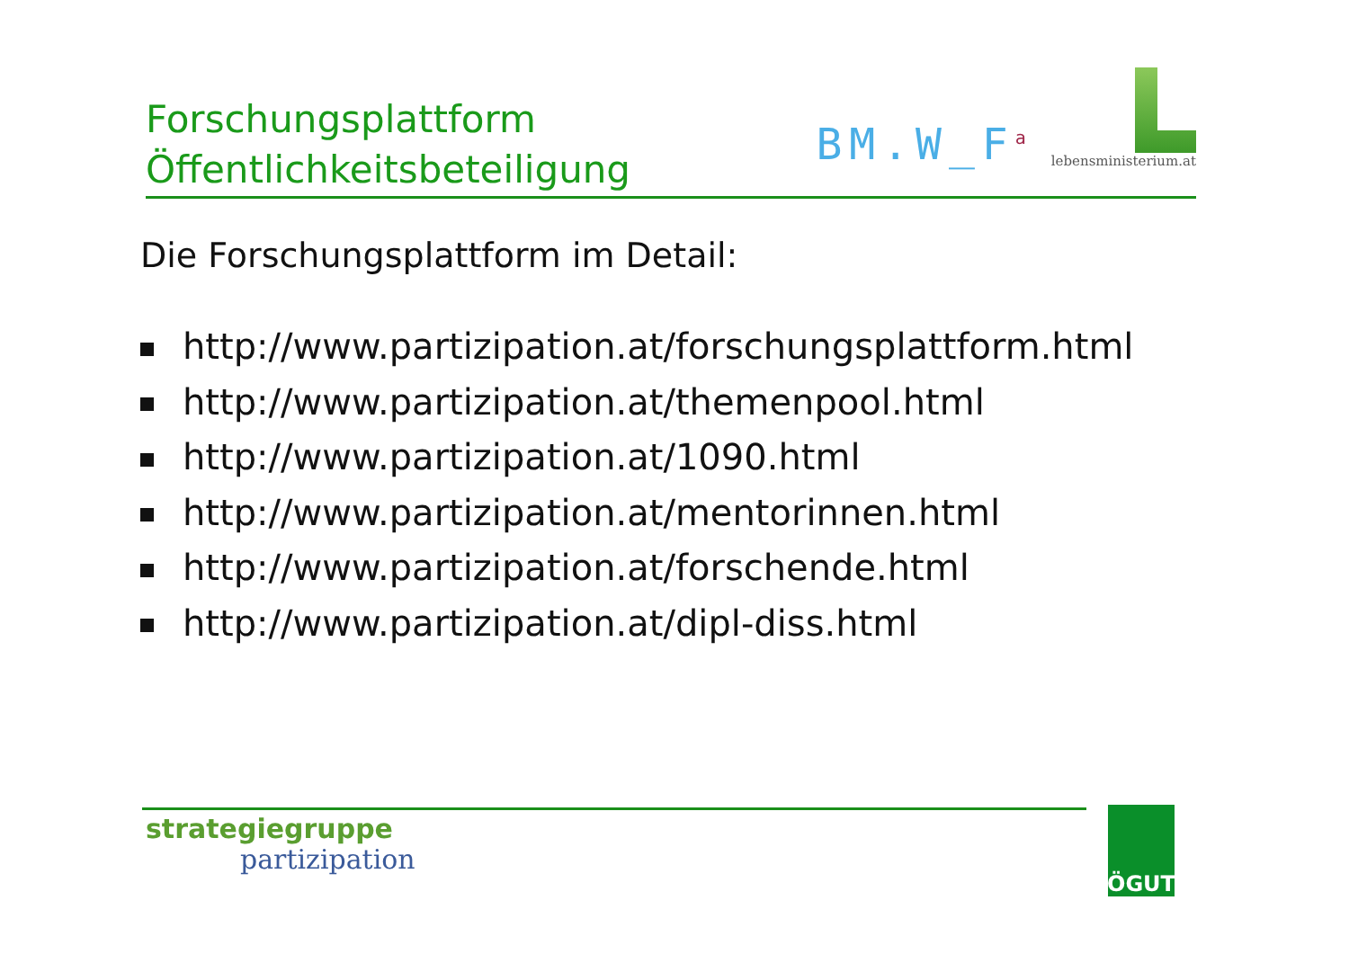Forschungsplattform
Öffentlichkeitsbeteiligung
BM.W_F<sup>a</sup>
lebensministerium.at
Die Forschungsplattform im Detail:
http://www.partizipation.at/forschungsplattform.html
http://www.partizipation.at/themenpool.html
http://www.partizipation.at/1090.html
http://www.partizipation.at/mentorinnen.html
http://www.partizipation.at/forschende.html
http://www.partizipation.at/dipl-diss.html
strategiegruppe
partizipation
ÖGUT